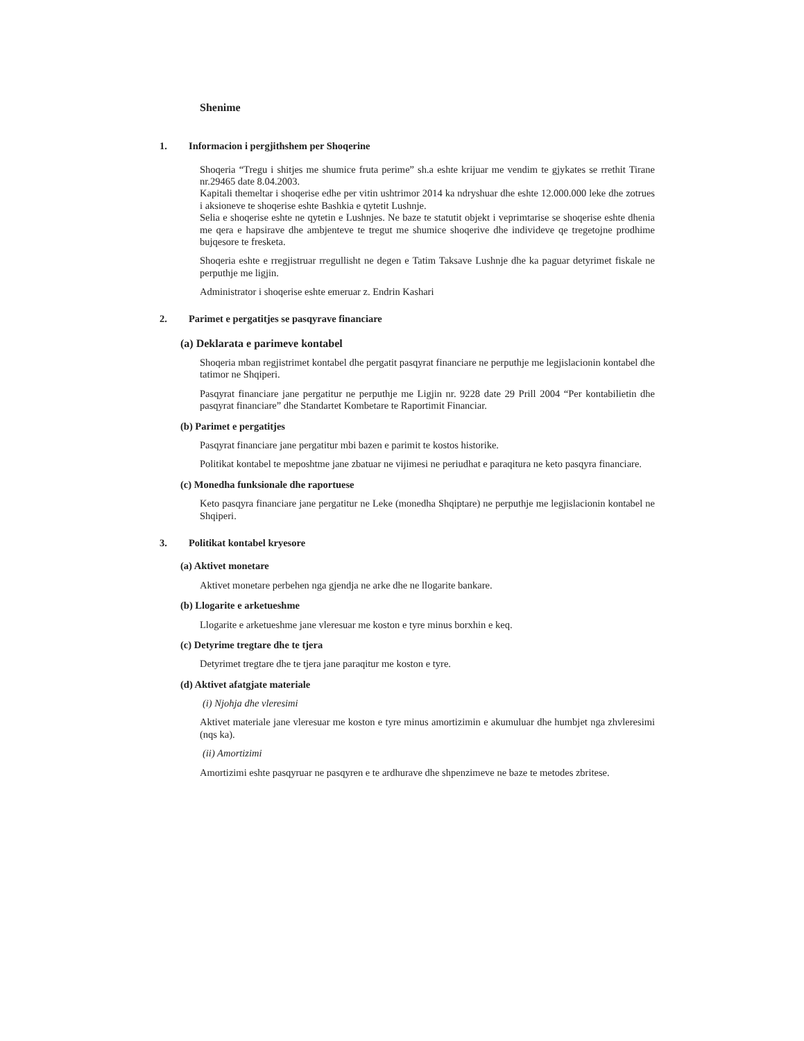Shenime
1. Informacion i pergjithshem per Shoqerine
Shoqeria “Tregu i shitjes me shumice fruta perime” sh.a eshte krijuar me vendim te gjykates se rrethit Tirane nr.29465 date 8.04.2003.
Kapitali themeltar i shoqerise edhe per vitin ushtrimor 2014 ka ndryshuar dhe eshte 12.000.000 leke dhe zotrues i aksioneve te shoqerise eshte Bashkia e qytetit Lushnje.
Selia e shoqerise eshte ne qytetin e Lushnjes. Ne baze te statutit objekt i veprimtarise se shoqerise eshte dhenia me qera e hapsirave dhe ambjenteve te tregut me shumice shoqerive dhe individeve qe tregetojne prodhime bujqesore te fresketa.
Shoqeria eshte e rregjistruar rregullisht ne degen e Tatim Taksave Lushnje dhe ka paguar detyrimet fiskale ne perputhje me ligjin.
Administrator i shoqerise eshte emeruar z. Endrin Kashari
2. Parimet e pergatitjes se pasqyrave financiare
(a) Deklarata e parimeve kontabel
Shoqeria mban regjistrimet kontabel dhe pergatit pasqyrat financiare ne perputhje me legjislacionin kontabel dhe tatimor ne Shqiperi.
Pasqyrat financiare jane pergatitur ne perputhje me Ligjin nr. 9228 date 29 Prill 2004 “Per kontabilietin dhe pasqyrat financiare” dhe Standartet Kombetare te Raportimit Financiar.
(b) Parimet e pergatitjes
Pasqyrat financiare jane pergatitur mbi bazen e parimit te kostos historike.
Politikat kontabel te meposhtme jane zbatuar ne vijimesi ne periudhat e paraqitura ne keto pasqyra financiare.
(c) Monedha funksionale dhe raportuese
Keto pasqyra financiare jane pergatitur ne Leke (monedha Shqiptare) ne perputhje me legjislacionin kontabel ne Shqiperi.
3. Politikat kontabel kryesore
(a) Aktivet monetare
Aktivet monetare perbehen nga gjendja ne arke dhe ne llogarite bankare.
(b) Llogarite e arketueshme
Llogarite e arketueshme jane vleresuar me koston e tyre minus borxhin e keq.
(c) Detyrime tregtare dhe te tjera
Detyrimet tregtare dhe te tjera jane paraqitur me koston e tyre.
(d) Aktivet afatgjate materiale
(i) Njohja dhe vleresimi
Aktivet materiale jane vleresuar me koston e tyre minus amortizimin e akumuluar dhe humbjet nga zhvleresimi (nqs ka).
(ii) Amortizimi
Amortizimi eshte pasqyruar ne pasqyren e te ardhurave dhe shpenzimeve ne baze te metodes zbritese.